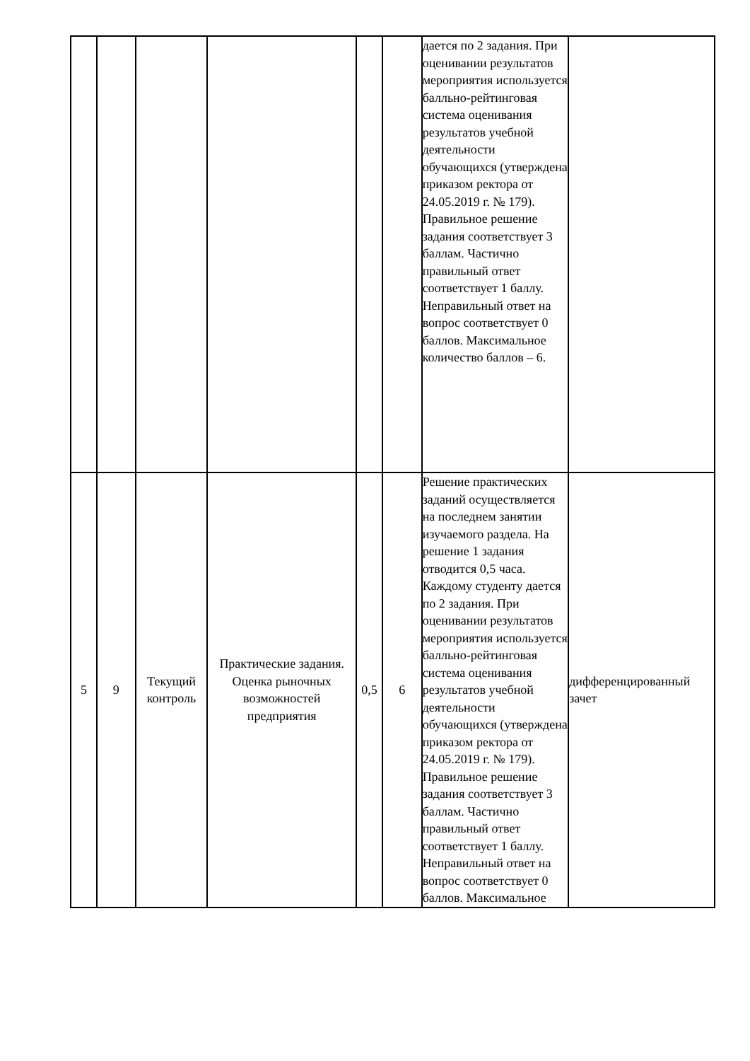| | | | | | | дается по 2 задания. При оценивании результатов мероприятия используется балльно-рейтинговая система оценивания результатов учебной деятельности обучающихся (утверждена приказом ректора от 24.05.2019 г. № 179). Правильное решение задания соответствует 3 баллам. Частично правильный ответ соответствует 1 баллу. Неправильный ответ на вопрос соответствует 0 баллов. Максимальное количество баллов – 6. | |
| 5 | 9 | Текущий контроль | Практические задания. Оценка рыночных возможностей предприятия | 0,5 | 6 | Решение практических заданий осуществляется на последнем занятии изучаемого раздела. На решение 1 задания отводится 0,5 часа. Каждому студенту дается по 2 задания. При оценивании результатов мероприятия используется балльно-рейтинговая система оценивания результатов учебной деятельности обучающихся (утверждена приказом ректора от 24.05.2019 г. № 179). Правильное решение задания соответствует 3 баллам. Частично правильный ответ соответствует 1 баллу. Неправильный ответ на вопрос соответствует 0 баллов. Максимальное | дифференцированный зачет |